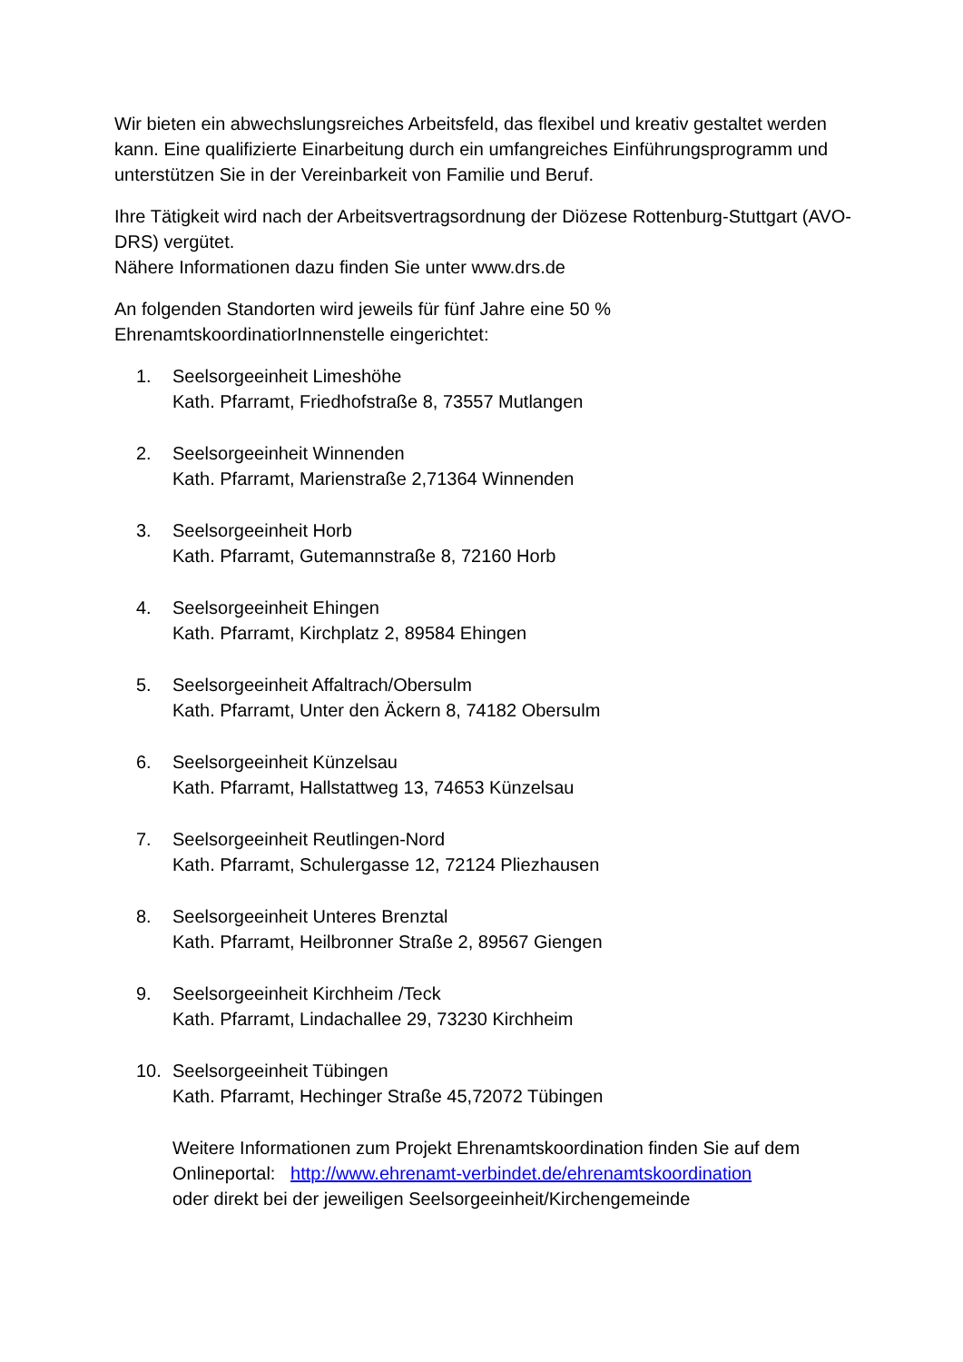Wir bieten ein abwechslungsreiches Arbeitsfeld, das flexibel und kreativ gestaltet werden kann. Eine qualifizierte Einarbeitung durch ein umfangreiches Einführungsprogramm und unterstützen Sie in der Vereinbarkeit von Familie und Beruf.
Ihre Tätigkeit wird nach der Arbeitsvertragsordnung der Diözese Rottenburg-Stuttgart (AVO-DRS) vergütet.
Nähere Informationen dazu finden Sie unter www.drs.de
An folgenden Standorten wird jeweils für fünf Jahre eine 50 % EhrenamtskoordinatiorInnenstelle eingerichtet:
1. Seelsorgeeinheit Limeshöhe
Kath. Pfarramt, Friedhofstraße 8, 73557 Mutlangen
2. Seelsorgeeinheit Winnenden
Kath. Pfarramt, Marienstraße 2,71364 Winnenden
3. Seelsorgeeinheit Horb
Kath. Pfarramt, Gutemannstraße 8, 72160 Horb
4. Seelsorgeeinheit Ehingen
Kath. Pfarramt, Kirchplatz 2, 89584 Ehingen
5. Seelsorgeeinheit Affaltrach/Obersulm
Kath. Pfarramt, Unter den Äckern 8, 74182 Obersulm
6. Seelsorgeeinheit Künzelsau
Kath. Pfarramt, Hallstattweg 13, 74653 Künzelsau
7. Seelsorgeeinheit Reutlingen-Nord
Kath. Pfarramt, Schulergasse 12, 72124 Pliezhausen
8. Seelsorgeeinheit Unteres Brenztal
Kath. Pfarramt, Heilbronner Straße 2, 89567 Giengen
9. Seelsorgeeinheit Kirchheim /Teck
Kath. Pfarramt, Lindachallee 29, 73230 Kirchheim
10. Seelsorgeeinheit Tübingen
Kath. Pfarramt, Hechinger Straße 45,72072 Tübingen
Weitere Informationen zum Projekt Ehrenamtskoordination finden Sie auf dem Onlineportal: http://www.ehrenamt-verbindet.de/ehrenamtskoordination
oder direkt bei der jeweiligen Seelsorgeeinheit/Kirchengemeinde